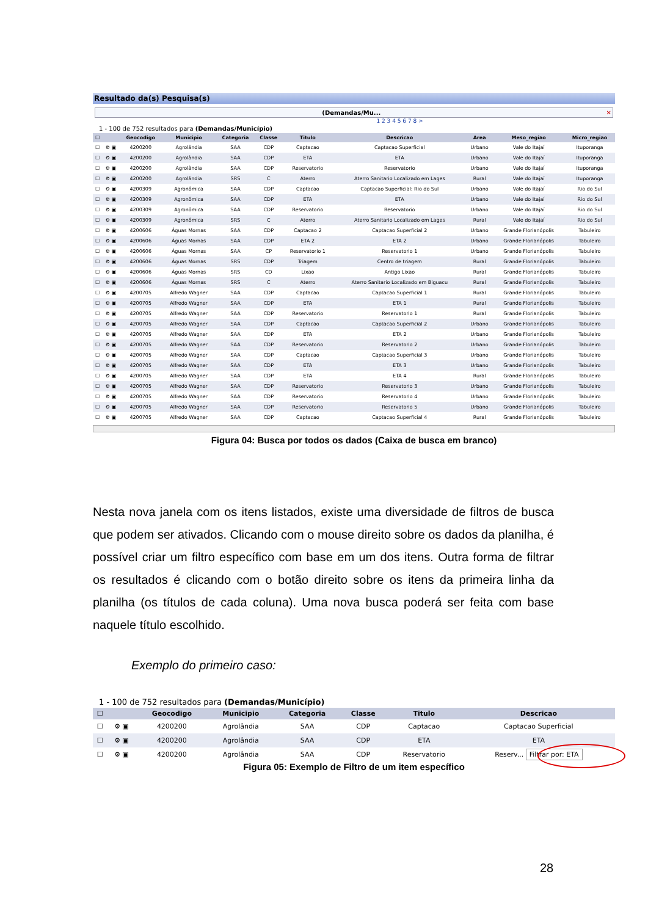Resultado da(s) Pesquisa(s)
(Demandas/Mu... ✕
1 2 3 4 5 6 7 8 >
1 - 100 de 752 resultados para (Demandas/Município)
| ☐ | | Geocodigo | Municipio | Categoria | Classe | Titulo | Descricao | Area | Meso_regiao | Micro_regiao |
| --- | --- | --- | --- | --- | --- | --- | --- | --- | --- | --- |
| ☐ | ⚙ ▣ | 4200200 | Agrolândia | SAA | CDP | Captacao | Captacao Superficial | Urbano | Vale do Itajaí | Ituporanga |
| ☐ | ⚙ ▣ | 4200200 | Agrolândia | SAA | CDP | ETA | ETA | Urbano | Vale do Itajaí | Ituporanga |
| ☐ | ⚙ ▣ | 4200200 | Agrolândia | SAA | CDP | Reservatorio | Reservatorio | Urbano | Vale do Itajaí | Ituporanga |
| ☐ | ⚙ ▣ | 4200200 | Agrolândia | SRS | C | Aterro | Aterro Sanitario Localizado em Lages | Rural | Vale do Itajaí | Ituporanga |
| ☐ | ⚙ ▣ | 4200309 | Agronômica | SAA | CDP | Captacao | Captacao Superficial: Rio do Sul | Urbano | Vale do Itajaí | Rio do Sul |
| ☐ | ⚙ ▣ | 4200309 | Agronômica | SAA | CDP | ETA | ETA | Urbano | Vale do Itajaí | Rio do Sul |
| ☐ | ⚙ ▣ | 4200309 | Agronômica | SAA | CDP | Reservatorio | Reservatorio | Urbano | Vale do Itajaí | Rio do Sul |
| ☐ | ⚙ ▣ | 4200309 | Agronômica | SRS | C | Aterro | Aterro Sanitario Localizado em Lages | Rural | Vale do Itajaí | Rio do Sul |
| ☐ | ⚙ ▣ | 4200606 | Águas Mornas | SAA | CDP | Captacao 2 | Captacao Superficial 2 | Urbano | Grande Florianópolis | Tabuleiro |
| ☐ | ⚙ ▣ | 4200606 | Águas Mornas | SAA | CDP | ETA 2 | ETA 2 | Urbano | Grande Florianópolis | Tabuleiro |
| ☐ | ⚙ ▣ | 4200606 | Águas Mornas | SAA | CP | Reservatorio 1 | Reservatorio 1 | Urbano | Grande Florianópolis | Tabuleiro |
| ☐ | ⚙ ▣ | 4200606 | Águas Mornas | SRS | CDP | Triagem | Centro de triagem | Rural | Grande Florianópolis | Tabuleiro |
| ☐ | ⚙ ▣ | 4200606 | Águas Mornas | SRS | CD | Lixao | Antigo Lixao | Rural | Grande Florianópolis | Tabuleiro |
| ☐ | ⚙ ▣ | 4200606 | Águas Mornas | SRS | C | Aterro | Aterro Sanitario Localizado em Biguacu | Rural | Grande Florianópolis | Tabuleiro |
| ☐ | ⚙ ▣ | 4200705 | Alfredo Wagner | SAA | CDP | Captacao | Captacao Superficial 1 | Rural | Grande Florianópolis | Tabuleiro |
| ☐ | ⚙ ▣ | 4200705 | Alfredo Wagner | SAA | CDP | ETA | ETA 1 | Rural | Grande Florianópolis | Tabuleiro |
| ☐ | ⚙ ▣ | 4200705 | Alfredo Wagner | SAA | CDP | Reservatorio | Reservatorio 1 | Rural | Grande Florianópolis | Tabuleiro |
| ☐ | ⚙ ▣ | 4200705 | Alfredo Wagner | SAA | CDP | Captacao | Captacao Superficial 2 | Urbano | Grande Florianópolis | Tabuleiro |
| ☐ | ⚙ ▣ | 4200705 | Alfredo Wagner | SAA | CDP | ETA | ETA 2 | Urbano | Grande Florianópolis | Tabuleiro |
| ☐ | ⚙ ▣ | 4200705 | Alfredo Wagner | SAA | CDP | Reservatorio | Reservatorio 2 | Urbano | Grande Florianópolis | Tabuleiro |
| ☐ | ⚙ ▣ | 4200705 | Alfredo Wagner | SAA | CDP | Captacao | Captacao Superficial 3 | Urbano | Grande Florianópolis | Tabuleiro |
| ☐ | ⚙ ▣ | 4200705 | Alfredo Wagner | SAA | CDP | ETA | ETA 3 | Urbano | Grande Florianópolis | Tabuleiro |
| ☐ | ⚙ ▣ | 4200705 | Alfredo Wagner | SAA | CDP | ETA | ETA 4 | Rural | Grande Florianópolis | Tabuleiro |
| ☐ | ⚙ ▣ | 4200705 | Alfredo Wagner | SAA | CDP | Reservatorio | Reservatorio 3 | Urbano | Grande Florianópolis | Tabuleiro |
| ☐ | ⚙ ▣ | 4200705 | Alfredo Wagner | SAA | CDP | Reservatorio | Reservatorio 4 | Urbano | Grande Florianópolis | Tabuleiro |
| ☐ | ⚙ ▣ | 4200705 | Alfredo Wagner | SAA | CDP | Reservatorio | Reservatorio 5 | Urbano | Grande Florianópolis | Tabuleiro |
| ☐ | ⚙ ▣ | 4200705 | Alfredo Wagner | SAA | CDP | Captacao | Captacao Superficial 4 | Rural | Grande Florianópolis | Tabuleiro |
Figura 04: Busca por todos os dados (Caixa de busca em branco)
Nesta nova janela com os itens listados, existe uma diversidade de filtros de busca que podem ser ativados. Clicando com o mouse direito sobre os dados da planilha, é possível criar um filtro específico com base em um dos itens. Outra forma de filtrar os resultados é clicando com o botão direito sobre os itens da primeira linha da planilha (os títulos de cada coluna). Uma nova busca poderá ser feita com base naquele título escolhido.
Exemplo do primeiro caso:
1 - 100 de 752 resultados para (Demandas/Município)
| ☐ | | Geocodigo | Municipio | Categoria | Classe | Titulo | Descricao |
| --- | --- | --- | --- | --- | --- | --- | --- |
| ☐ | ⚙ ▣ | 4200200 | Agrolândia | SAA | CDP | Captacao | Captacao Superficial |
| ☐ | ⚙ ▣ | 4200200 | Agrolândia | SAA | CDP | ETA | ETA |
| ☐ | ⚙ ▣ | 4200200 | Agrolândia | SAA | CDP | Reservatorio | Reserv... Filtrar por: ETA |
Figura 05: Exemplo de Filtro de um item específico
28